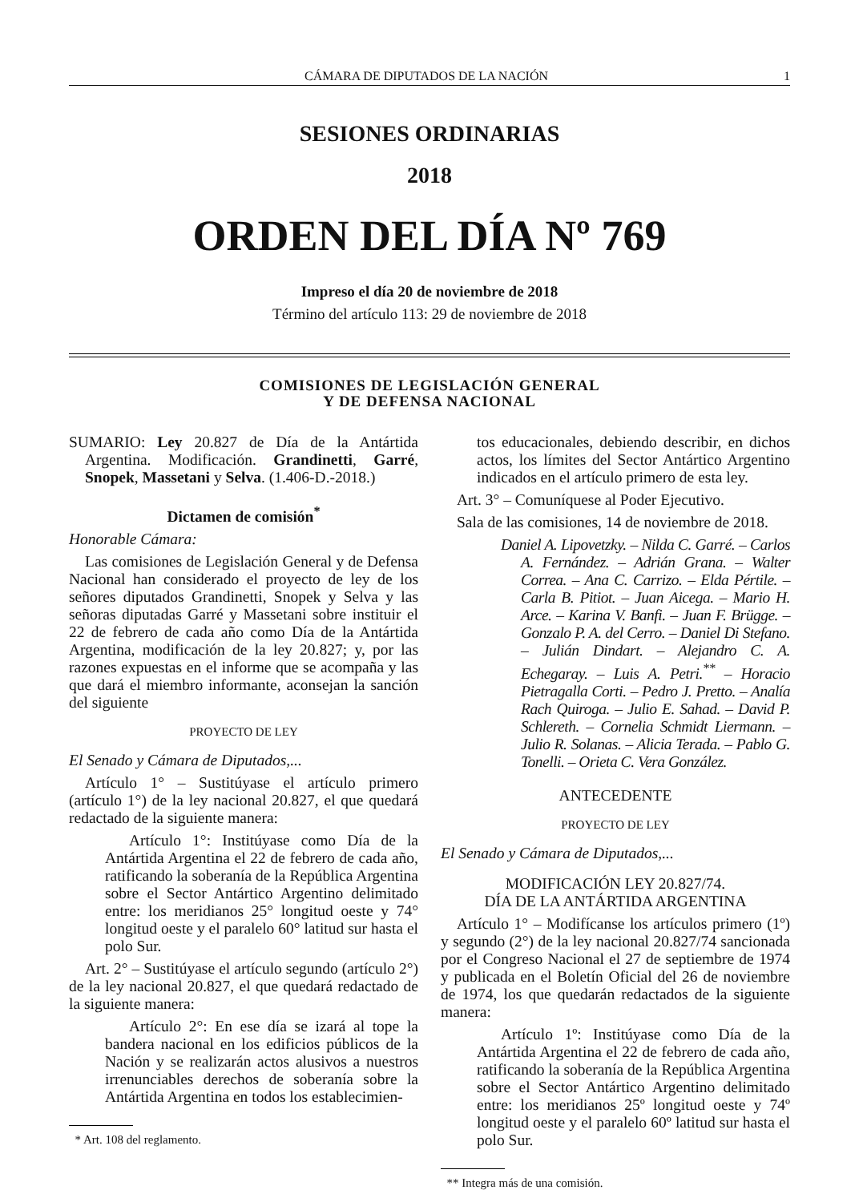CÁMARA DE DIPUTADOS DE LA NACIÓN 1
SESIONES ORDINARIAS
2018
ORDEN DEL DÍA Nº 769
Impreso el día 20 de noviembre de 2018
Término del artículo 113: 29 de noviembre de 2018
COMISIONES DE LEGISLACIÓN GENERAL
Y DE DEFENSA NACIONAL
SUMARIO: Ley 20.827 de Día de la Antártida Argentina. Modificación. Grandinetti, Garré, Snopek, Massetani y Selva. (1.406-D.-2018.)
Dictamen de comisión<sup>*</sup>
Honorable Cámara:
Las comisiones de Legislación General y de Defensa Nacional han considerado el proyecto de ley de los señores diputados Grandinetti, Snopek y Selva y las señoras diputadas Garré y Massetani sobre instituir el 22 de febrero de cada año como Día de la Antártida Argentina, modificación de la ley 20.827; y, por las razones expuestas en el informe que se acompaña y las que dará el miembro informante, aconsejan la sanción del siguiente
PROYECTO DE LEY
El Senado y Cámara de Diputados,...
Artículo 1° – Sustitúyase el artículo primero (artículo 1°) de la ley nacional 20.827, el que quedará redactado de la siguiente manera:
Artículo 1°: Institúyase como Día de la Antártida Argentina el 22 de febrero de cada año, ratificando la soberanía de la República Argentina sobre el Sector Antártico Argentino delimitado entre: los meridianos 25° longitud oeste y 74° longitud oeste y el paralelo 60° latitud sur hasta el polo Sur.
Art. 2° – Sustitúyase el artículo segundo (artículo 2°) de la ley nacional 20.827, el que quedará redactado de la siguiente manera:
Artículo 2°: En ese día se izará al tope la bandera nacional en los edificios públicos de la Nación y se realizarán actos alusivos a nuestros irrenunciables derechos de soberanía sobre la Antártida Argentina en todos los establecimien-
* Art. 108 del reglamento.
tos educacionales, debiendo describir, en dichos actos, los límites del Sector Antártico Argentino indicados en el artículo primero de esta ley.
Art. 3° – Comuníquese al Poder Ejecutivo.
Sala de las comisiones, 14 de noviembre de 2018.
Daniel A. Lipovetzky. – Nilda C. Garré. – Carlos A. Fernández. – Adrián Grana. – Walter Correa. – Ana C. Carrizo. – Elda Pértile. – Carla B. Pitiot. – Juan Aicega. – Mario H. Arce. – Karina V. Banfi. – Juan F. Brügge. – Gonzalo P. A. del Cerro. – Daniel Di Stefano. – Julián Dindart. – Alejandro C. A. Echegaray. – Luis A. Petri.<sup>**</sup> – Horacio Pietragalla Corti. – Pedro J. Pretto. – Analía Rach Quiroga. – Julio E. Sahad. – David P. Schlereth. – Cornelia Schmidt Liermann. – Julio R. Solanas. – Alicia Terada. – Pablo G. Tonelli. – Orieta C. Vera González.
ANTECEDENTE
PROYECTO DE LEY
El Senado y Cámara de Diputados,...
MODIFICACIÓN LEY 20.827/74.
DÍA DE LA ANTÁRTIDA ARGENTINA
Artículo 1° – Modifícanse los artículos primero (1º) y segundo (2°) de la ley nacional 20.827/74 sancionada por el Congreso Nacional el 27 de septiembre de 1974 y publicada en el Boletín Oficial del 26 de noviembre de 1974, los que quedarán redactados de la siguiente manera:
Artículo 1º: Institúyase como Día de la Antártida Argentina el 22 de febrero de cada año, ratificando la soberanía de la República Argentina sobre el Sector Antártico Argentino delimitado entre: los meridianos 25º longitud oeste y 74º longitud oeste y el paralelo 60º latitud sur hasta el polo Sur.
** Integra más de una comisión.